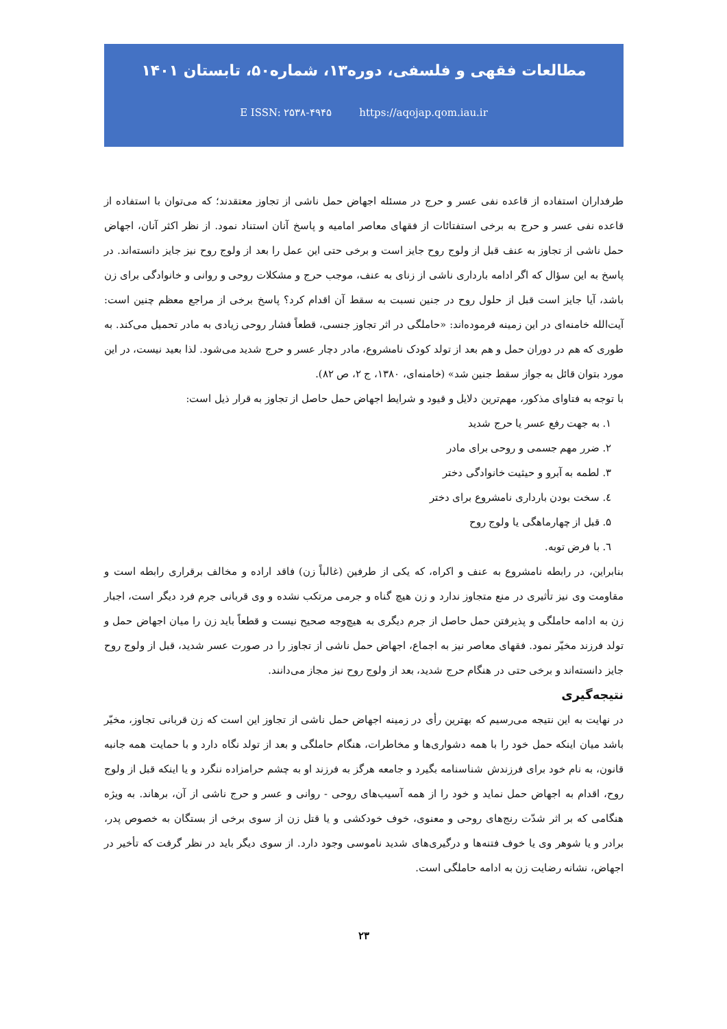مطالعات فقهی و فلسفی، دوره۱۳، شماره۵۰، تابستان ۱۴۰۱
E ISSN: ۲۵۳۸-۴۹۴۵ https://aqojap.qom.iau.ir
طرفداران استفاده از قاعده نفی عسر و حرج در مسئله اجهاض حمل ناشی از تجاوز معتقدند؛ که می‌توان با استفاده از قاعده نفی عسر و حرج به برخی استفتائات از فقهای معاصر امامیه و پاسخ آنان استناد نمود. از نظر اکثر آنان، اجهاض حمل ناشی از تجاوز به عنف قبل از ولوج روح جایز است و برخی حتی این عمل را بعد از ولوج روح نیز جایز دانسته‌اند. در پاسخ به این سؤال که اگر ادامه بارداری ناشی از زنای به عنف، موجب حرج و مشکلات روحی و روانی و خانوادگی برای زن باشد، آیا جایز است قبل از حلول روح در جنین نسبت به سقط آن اقدام کرد؟ پاسخ برخی از مراجع معظم چنین است: آیت‌الله خامنه‌ای در این زمینه فرموده‌اند: «حاملگی در اثر تجاوز جنسی، قطعاً فشار روحی زیادی به مادر تحمیل می‌کند. به طوری که هم در دوران حمل و هم بعد از تولد کودک نامشروع، مادر دچار عسر و حرج شدید می‌شود. لذا بعید نیست، در این مورد بتوان قائل به جواز سقط جنین شد» (خامنه‌ای، ۱۳۸۰، ج ۲، ص ۸۲).
با توجه به فتاوای مذکور، مهم‌ترین دلایل و قیود و شرایط اجهاض حمل حاصل از تجاوز به قرار ذیل است:
۱. به جهت رفع عسر یا حرج شدید
۲. ضرر مهم جسمی و روحی برای مادر
۳. لطمه به آبرو و حیثیت خانوادگی دختر
٤. سخت بودن بارداری نامشروع برای دختر
۵. قبل از چهارماهگی یا ولوج روح
٦. با فرض توبه.
بنابراین، در رابطه نامشروع به عنف و اکراه، که یکی از طرفین (غالباً زن) فاقد اراده و مخالف برقراری رابطه است و مقاومت وی نیز تأثیری در منع متجاوز ندارد و زن هیچ گناه و جرمی مرتکب نشده و وی قربانی جرم فرد دیگر است، اجبار زن به ادامه حاملگی و پذیرفتن حمل حاصل از جرم دیگری به هیچ‌وجه صحیح نیست و قطعاً باید زن را میان اجهاض حمل و تولد فرزند مخیّر نمود. فقهای معاصر نیز به اجماع، اجهاض حمل ناشی از تجاوز را در صورت عسر شدید، قبل از ولوج روح جایز دانسته‌اند و برخی حتی در هنگام حرج شدید، بعد از ولوج روح نیز مجاز می‌دانند.
نتیجه‌گیری
در نهایت به این نتیجه می‌رسیم که بهترین رأی در زمینه اجهاض حمل ناشی از تجاوز این است که زن قربانی تجاوز، مخیّر باشد میان اینکه حمل خود را با همه دشواری‌ها و مخاطرات، هنگام حاملگی و بعد از تولد نگاه دارد و با حمایت همه جانبه قانون، به نام خود برای فرزندش شناسنامه بگیرد و جامعه هرگز به فرزند او به چشم حرامزاده ننگرد و یا اینکه قبل از ولوج روح، اقدام به اجهاض حمل نماید و خود را از همه آسیب‌های روحی - روانی و عسر و حرج ناشی از آن، برهاند. به ویژه هنگامی که بر اثر شدّت رنج‌های روحی و معنوی، خوف خودکشی و یا قتل زن از سوی برخی از بستگان به خصوص پدر، برادر و یا شوهر وی یا خوف فتنه‌ها و درگیری‌های شدید ناموسی وجود دارد. از سوی دیگر باید در نظر گرفت که تأخیر در اجهاض، نشانه رضایت زن به ادامه حاملگی است.
۲۳